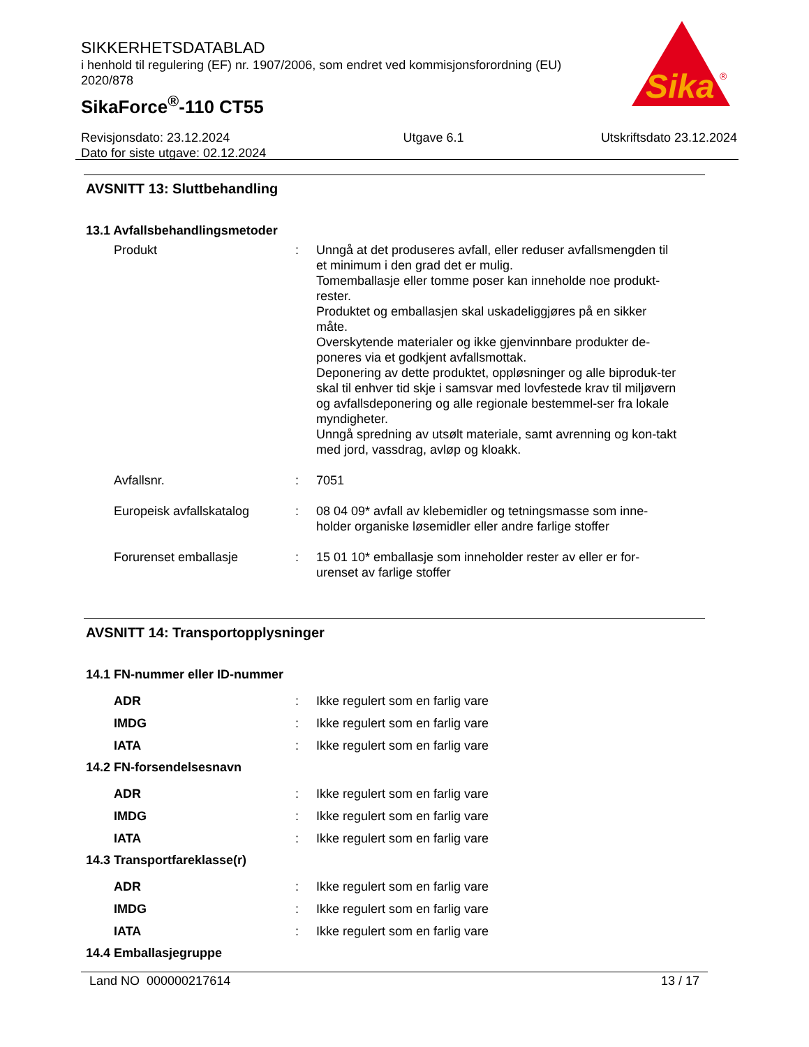SIKKERHETSDATABLAD
i henhold til regulering (EF) nr. 1907/2006, som endret ved kommisjonsforordning (EU) 2020/878
SikaForce<sup>®</sup>-110 CT55
Sika
®
Revisjonsdato: 23.12.2024
Dato for siste utgave: 02.12.2024
Utgave 6.1 Utskriftsdato 23.12.2024
AVSNITT 13: Sluttbehandling
13.1 Avfallsbehandlingsmetoder
Produkt : Unngå at det produseres avfall, eller reduser avfallsmengden til et minimum i den grad det er mulig.
Tomemballasje eller tomme poser kan inneholde noe produkt-rester.
Produktet og emballasjen skal uskadeliggjøres på en sikker måte.
Overskytende materialer og ikke gjenvinnbare produkter de-poneres via et godkjent avfallsmottak.
Deponering av dette produktet, oppløsninger og alle biproduk-ter skal til enhver tid skje i samsvar med lovfestede krav til miljøvern og avfallsdeponering og alle regionale bestemmel-ser fra lokale myndigheter.
Unngå spredning av utsølt materiale, samt avrenning og kon-takt med jord, vassdrag, avløp og kloakk.
Avfallsnr. : 7051
Europeisk avfallskatalog : 08 04 09* avfall av klebemidler og tetningsmasse som inne-holder organiske løsemidler eller andre farlige stoffer
Forurenset emballasje : 15 01 10* emballasje som inneholder rester av eller er for-urenset av farlige stoffer
AVSNITT 14: Transportopplysninger
14.1 FN-nummer eller ID-nummer
ADR : Ikke regulert som en farlig vare
IMDG : Ikke regulert som en farlig vare
IATA : Ikke regulert som en farlig vare
14.2 FN-forsendelsesnavn
ADR : Ikke regulert som en farlig vare
IMDG : Ikke regulert som en farlig vare
IATA : Ikke regulert som en farlig vare
14.3 Transportfareklasse(r)
ADR : Ikke regulert som en farlig vare
IMDG : Ikke regulert som en farlig vare
IATA : Ikke regulert som en farlig vare
14.4 Emballasjegruppe
Land NO 000000217614 13 / 17